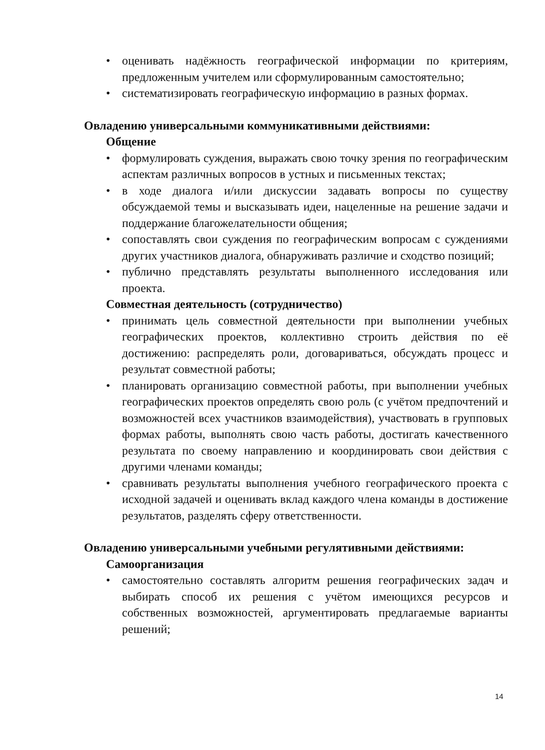• оценивать надёжность географической информации по критериям, предложенным учителем или сформулированным самостоятельно;
• систематизировать географическую информацию в разных формах.
Овладению универсальными коммуникативными действиями:
Общение
• формулировать суждения, выражать свою точку зрения по географическим аспектам различных вопросов в устных и письменных текстах;
• в ходе диалога и/или дискуссии задавать вопросы по существу обсуждаемой темы и высказывать идеи, нацеленные на решение задачи и поддержание благожелательности общения;
• сопоставлять свои суждения по географическим вопросам с суждениями других участников диалога, обнаруживать различие и сходство позиций;
• публично представлять результаты выполненного исследования или проекта.
Совместная деятельность (сотрудничество)
• принимать цель совместной деятельности при выполнении учебных географических проектов, коллективно строить действия по её достижению: распределять роли, договариваться, обсуждать процесс и результат совместной работы;
• планировать организацию совместной работы, при выполнении учебных географических проектов определять свою роль (с учётом предпочтений и возможностей всех участников взаимодействия), участвовать в групповых формах работы, выполнять свою часть работы, достигать качественного результата по своему направлению и координировать свои действия с другими членами команды;
• сравнивать результаты выполнения учебного географического проекта с исходной задачей и оценивать вклад каждого члена команды в достижение результатов, разделять сферу ответственности.
Овладению универсальными учебными регулятивными действиями:
Самоорганизация
• самостоятельно составлять алгоритм решения географических задач и выбирать способ их решения с учётом имеющихся ресурсов и собственных возможностей, аргументировать предлагаемые варианты решений;
14